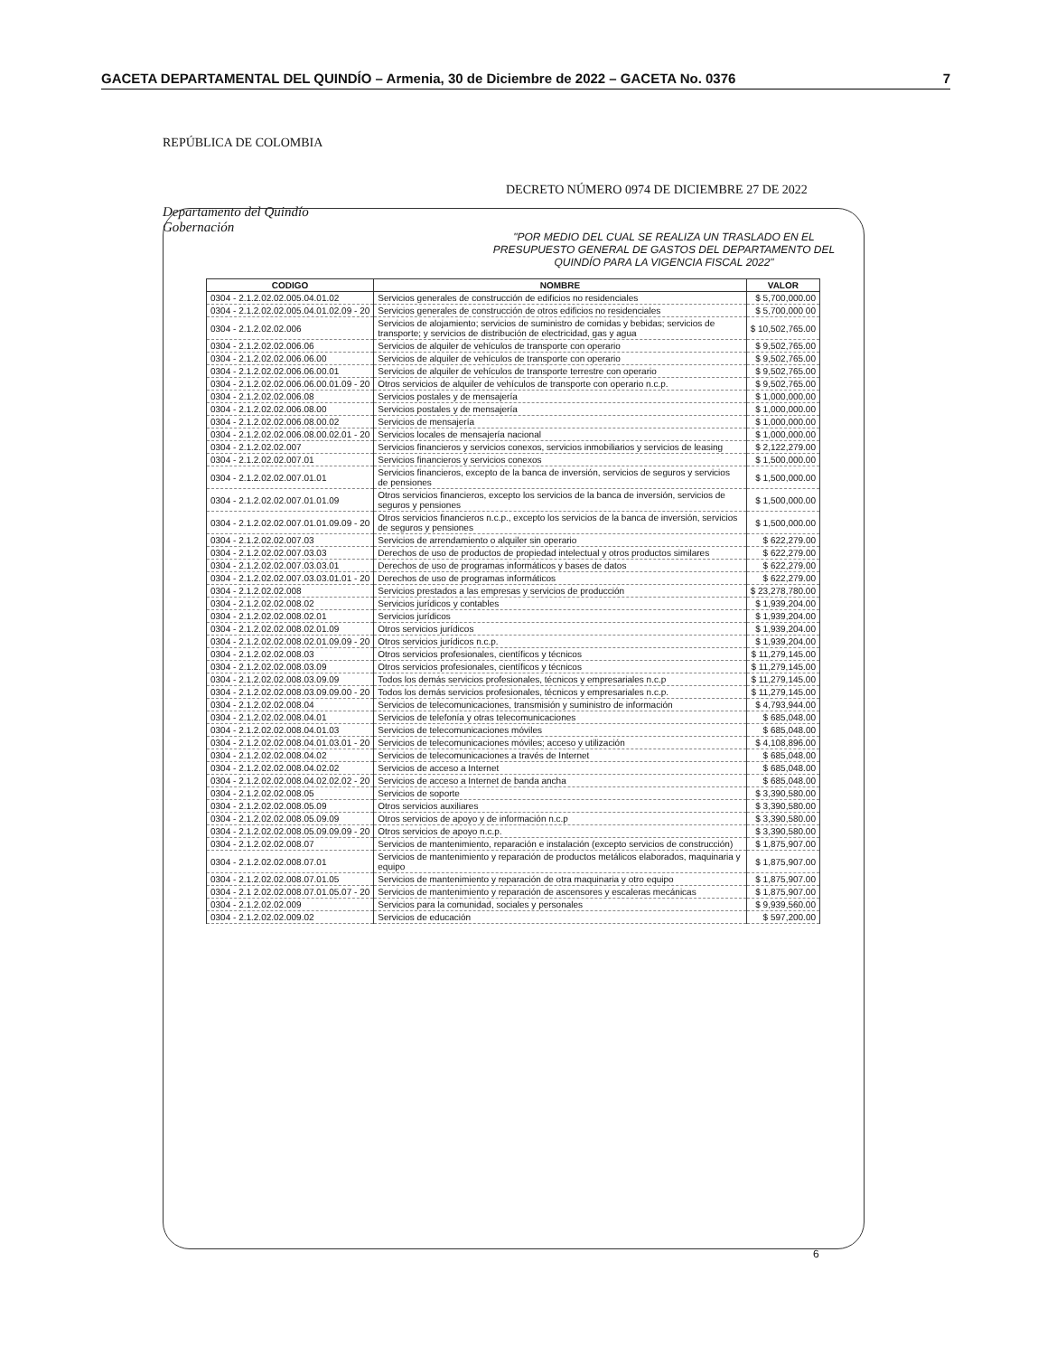GACETA DEPARTAMENTAL DEL QUINDÍO – Armenia, 30 de Diciembre de 2022 – GACETA No. 0376 7
REPÚBLICA DE COLOMBIA
Departamento del Quindío
Gobernación
DECRETO NÚMERO 0974 DE DICIEMBRE 27 DE 2022
"POR MEDIO DEL CUAL SE REALIZA UN TRASLADO EN EL PRESUPUESTO GENERAL DE GASTOS DEL DEPARTAMENTO DEL QUINDÍO PARA LA VIGENCIA FISCAL 2022"
| CODIGO | NOMBRE | VALOR |
| --- | --- | --- |
| 0304 - 2.1.2.02.02.005.04.01.02 | Servicios generales de construcción de edificios no residenciales | $ 5,700,000.00 |
| 0304 - 2.1.2.02.02.005.04.01.02.09 - 20 | Servicios generales de construcción de otros edificios no residenciales | $ 5,700,000 00 |
| 0304 - 2.1.2.02.02.006 | Servicios de alojamiento; servicios de suministro de comidas y bebidas; servicios de transporte; y servicios de distribución de electricidad, gas y agua | $ 10,502,765.00 |
| 0304 - 2.1.2.02.02.006.06 | Servicios de alquiler de vehículos de transporte con operario | $ 9,502,765.00 |
| 0304 - 2.1.2.02.02.006.06.00 | Servicios de alquiler de vehículos de transporte con operario | $ 9,502,765.00 |
| 0304 - 2.1.2.02.02.006.06.00.01 | Servicios de alquiler de vehículos de transporte terrestre con operario | $ 9,502,765.00 |
| 0304 - 2.1.2.02.02.006.06.00.01.09 - 20 | Otros servicios de alquiler de vehículos de transporte con operario n.c.p. | $ 9,502,765.00 |
| 0304 - 2.1.2.02.02.006.08 | Servicios postales y de mensajería | $ 1,000,000.00 |
| 0304 - 2.1.2.02.02.006.08.00 | Servicios postales y de mensajería | $ 1,000,000.00 |
| 0304 - 2.1.2.02.02.006.08.00.02 | Servicios de mensajería | $ 1,000,000.00 |
| 0304 - 2.1.2.02.02.006.08.00.02.01 - 20 | Servicios locales de mensajería nacional | $ 1,000,000.00 |
| 0304 - 2.1.2.02.02.007 | Servicios financieros y servicios conexos, servicios inmobiliarios y servicios de leasing | $ 2,122,279.00 |
| 0304 - 2.1.2.02.02.007.01 | Servicios financieros y servicios conexos | $ 1,500,000.00 |
| 0304 - 2.1.2.02.02.007.01.01 | Servicios financieros, excepto de la banca de inversión, servicios de seguros y servicios de pensiones | $ 1,500,000.00 |
| 0304 - 2.1.2.02.02.007.01.01.09 | Otros servicios financieros, excepto los servicios de la banca de inversión, servicios de seguros y pensiones | $ 1,500,000.00 |
| 0304 - 2.1.2.02.02.007.01.01.09.09 - 20 | Otros servicios financieros n.c.p., excepto los servicios de la banca de inversión, servicios de seguros y pensiones | $ 1,500,000.00 |
| 0304 - 2.1.2.02.02.007.03 | Servicios de arrendamiento o alquiler sin operario | $ 622,279.00 |
| 0304 - 2.1.2.02.02.007.03.03 | Derechos de uso de productos de propiedad intelectual y otros productos similares | $ 622,279.00 |
| 0304 - 2.1.2.02.02.007.03.03.01 | Derechos de uso de programas informáticos y bases de datos | $ 622,279.00 |
| 0304 - 2.1.2.02.02.007.03.03.01.01 - 20 | Derechos de uso de programas informáticos | $ 622,279.00 |
| 0304 - 2.1.2.02.02.008 | Servicios prestados a las empresas y servicios de producción | $ 23,278,780.00 |
| 0304 - 2.1.2.02.02.008.02 | Servicios jurídicos y contables | $ 1,939,204.00 |
| 0304 - 2.1.2.02.02.008.02.01 | Servicios jurídicos | $ 1,939,204.00 |
| 0304 - 2.1.2.02.02.008.02.01.09 | Otros servicios jurídicos | $ 1,939,204.00 |
| 0304 - 2.1.2.02.02.008.02.01.09.09 - 20 | Otros servicios jurídicos n.c.p. | $ 1,939,204.00 |
| 0304 - 2.1.2.02.02.008.03 | Otros servicios profesionales, científicos y técnicos | $ 11,279,145.00 |
| 0304 - 2.1.2.02.02.008.03.09 | Otros servicios profesionales, científicos y técnicos | $ 11,279,145.00 |
| 0304 - 2.1.2.02.02.008.03.09.09 | Todos los demás servicios profesionales, técnicos y empresariales n.c.p | $ 11,279,145.00 |
| 0304 - 2.1.2.02.02.008.03.09.09.00 - 20 | Todos los demás servicios profesionales, técnicos y empresariales n.c.p. | $ 11,279,145.00 |
| 0304 - 2.1.2.02.02.008.04 | Servicios de telecomunicaciones, transmisión y suministro de información | $ 4,793,944.00 |
| 0304 - 2.1.2.02.02.008.04.01 | Servicios de telefonía y otras telecomunicaciones | $ 685,048.00 |
| 0304 - 2.1.2.02.02.008.04.01.03 | Servicios de telecomunicaciones móviles | $ 685,048.00 |
| 0304 - 2.1.2.02.02.008.04.01.03.01 - 20 | Servicios de telecomunicaciones móviles; acceso y utilización | $ 4,108,896.00 |
| 0304 - 2.1.2.02.02.008.04.02 | Servicios de telecomunicaciones a través de Internet | $ 685,048.00 |
| 0304 - 2.1.2.02.02.008.04.02.02 | Servicios de acceso a Internet | $ 685,048.00 |
| 0304 - 2.1.2.02.02.008.04.02.02.02 - 20 | Servicios de acceso a Internet de banda ancha | $ 685,048.00 |
| 0304 - 2.1.2.02.02.008.05 | Servicios de soporte | $ 3,390,580.00 |
| 0304 - 2.1.2.02.02.008.05.09 | Otros servicios auxiliares | $ 3,390,580.00 |
| 0304 - 2.1.2.02.02.008.05.09.09 | Otros servicios de apoyo y de información n.c.p | $ 3,390,580.00 |
| 0304 - 2.1.2.02.02.008.05.09.09.09 - 20 | Otros servicios de apoyo n.c.p. | $ 3,390,580.00 |
| 0304 - 2.1.2.02.02.008.07 | Servicios de mantenimiento, reparación e instalación (excepto servicios de construcción) | $ 1,875,907.00 |
| 0304 - 2.1.2.02.02.008.07.01 | Servicios de mantenimiento y reparación de productos metálicos elaborados, maquinaria y equipo | $ 1,875,907.00 |
| 0304 - 2.1.2.02.02.008.07.01.05 | Servicios de mantenimiento y reparación de otra maquinaria y otro equipo | $ 1,875,907.00 |
| 0304 - 2.1 2.02.02.008.07.01.05.07 - 20 | Servicios de mantenimiento y reparación de ascensores y escaleras mecánicas | $ 1,875,907.00 |
| 0304 - 2.1.2.02.02.009 | Servicios para la comunidad, sociales y personales | $ 9,939,560.00 |
| 0304 - 2.1.2.02.02.009.02 | Servicios de educación | $ 597,200.00 |
6